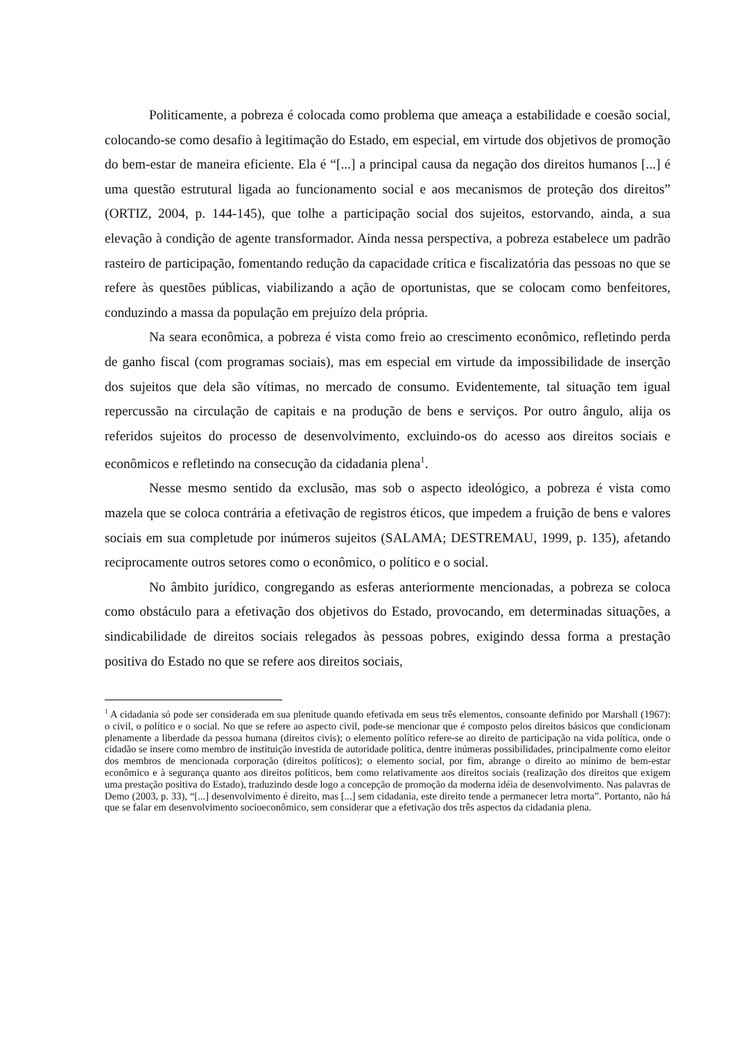Politicamente, a pobreza é colocada como problema que ameaça a estabilidade e coesão social, colocando-se como desafio à legitimação do Estado, em especial, em virtude dos objetivos de promoção do bem-estar de maneira eficiente. Ela é “[...] a principal causa da negação dos direitos humanos [...] é uma questão estrutural ligada ao funcionamento social e aos mecanismos de proteção dos direitos” (ORTIZ, 2004, p. 144-145), que tolhe a participação social dos sujeitos, estorvando, ainda, a sua elevação à condição de agente transformador. Ainda nessa perspectiva, a pobreza estabelece um padrão rasteiro de participação, fomentando redução da capacidade crítica e fiscalizatória das pessoas no que se refere às questões públicas, viabilizando a ação de oportunistas, que se colocam como benfeitores, conduzindo a massa da população em prejuízo dela própria.
Na seara econômica, a pobreza é vista como freio ao crescimento econômico, refletindo perda de ganho fiscal (com programas sociais), mas em especial em virtude da impossibilidade de inserção dos sujeitos que dela são vítimas, no mercado de consumo. Evidentemente, tal situação tem igual repercussão na circulação de capitais e na produção de bens e serviços. Por outro ângulo, alija os referidos sujeitos do processo de desenvolvimento, excluindo-os do acesso aos direitos sociais e econômicos e refletindo na consecução da cidadania plena<sup>1</sup>.
Nesse mesmo sentido da exclusão, mas sob o aspecto ideológico, a pobreza é vista como mazela que se coloca contrária a efetivação de registros éticos, que impedem a fruição de bens e valores sociais em sua completude por inúmeros sujeitos (SALAMA; DESTREMAU, 1999, p. 135), afetando reciprocamente outros setores como o econômico, o político e o social.
No âmbito jurídico, congregando as esferas anteriormente mencionadas, a pobreza se coloca como obstáculo para a efetivação dos objetivos do Estado, provocando, em determinadas situações, a sindicabilidade de direitos sociais relegados às pessoas pobres, exigindo dessa forma a prestação positiva do Estado no que se refere aos direitos sociais,
<sup>1</sup> A cidadania só pode ser considerada em sua plenitude quando efetivada em seus três elementos, consoante definido por Marshall (1967): o civil, o político e o social. No que se refere ao aspecto civil, pode-se mencionar que é composto pelos direitos básicos que condicionam plenamente a liberdade da pessoa humana (direitos civis); o elemento político refere-se ao direito de participação na vida política, onde o cidadão se insere como membro de instituição investida de autoridade política, dentre inúmeras possibilidades, principalmente como eleitor dos membros de mencionada corporação (direitos políticos); o elemento social, por fim, abrange o direito ao mínimo de bem-estar econômico e à segurança quanto aos direitos políticos, bem como relativamente aos direitos sociais (realização dos direitos que exigem uma prestação positiva do Estado), traduzindo desde logo a concepção de promoção da moderna idéia de desenvolvimento. Nas palavras de Demo (2003, p. 33), “[...] desenvolvimento é direito, mas [...] sem cidadania, este direito tende a permanecer letra morta”. Portanto, não há que se falar em desenvolvimento socioeconômico, sem considerar que a efetivação dos três aspectos da cidadania plena.